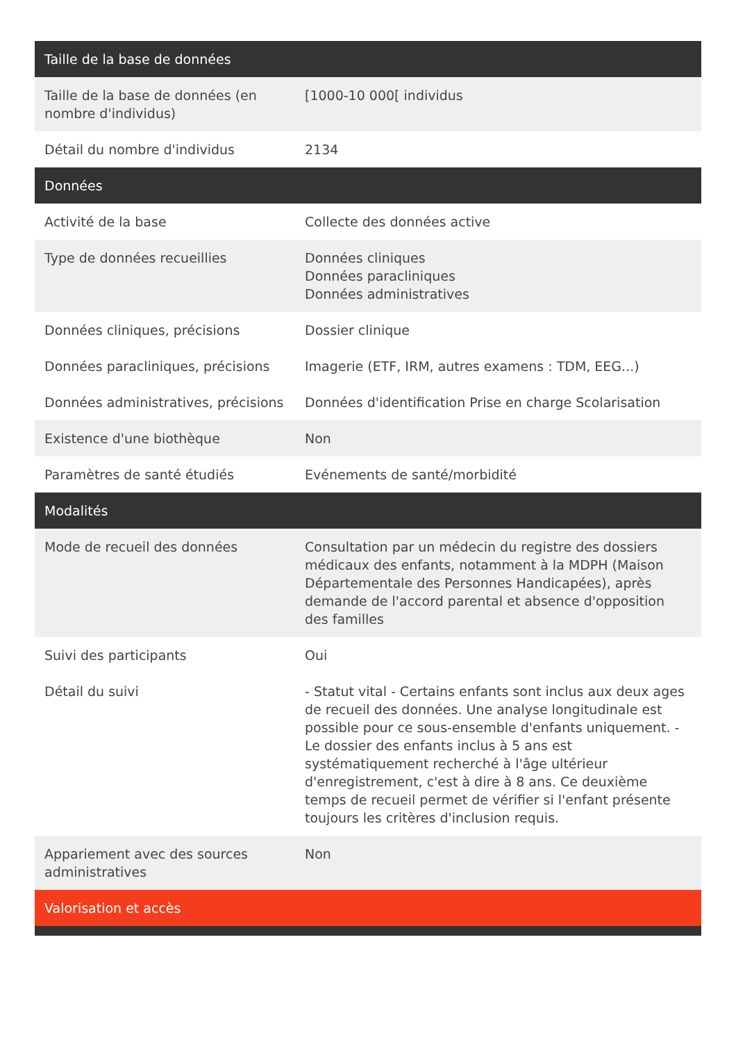| Taille de la base de données | |
| --- | --- |
| Taille de la base de données (en nombre d'individus) | [1000-10 000[ individus |
| Détail du nombre d'individus | 2134 |
| Données | |
| Activité de la base | Collecte des données active |
| Type de données recueillies | Données cliniques Données paracliniques Données administratives |
| Données cliniques, précisions | Dossier clinique |
| Données paracliniques, précisions | Imagerie (ETF, IRM, autres examens : TDM, EEG...) |
| Données administratives, précisions | Données d'identification Prise en charge Scolarisation |
| Existence d'une biothèque | Non |
| Paramètres de santé étudiés | Evénements de santé/morbidité |
| Modalités | |
| Mode de recueil des données | Consultation par un médecin du registre des dossiers médicaux des enfants, notamment à la MDPH (Maison Départementale des Personnes Handicapées), après demande de l'accord parental et absence d'opposition des familles |
| Suivi des participants | Oui |
| Détail du suivi | - Statut vital - Certains enfants sont inclus aux deux ages de recueil des données. Une analyse longitudinale est possible pour ce sous-ensemble d'enfants uniquement. - Le dossier des enfants inclus à 5 ans est systématiquement recherché à l'âge ultérieur d'enregistrement, c'est à dire à 8 ans. Ce deuxième temps de recueil permet de vérifier si l'enfant présente toujours les critères d'inclusion requis. |
| Appariement avec des sources administratives | Non |
| Valorisation et accès | |